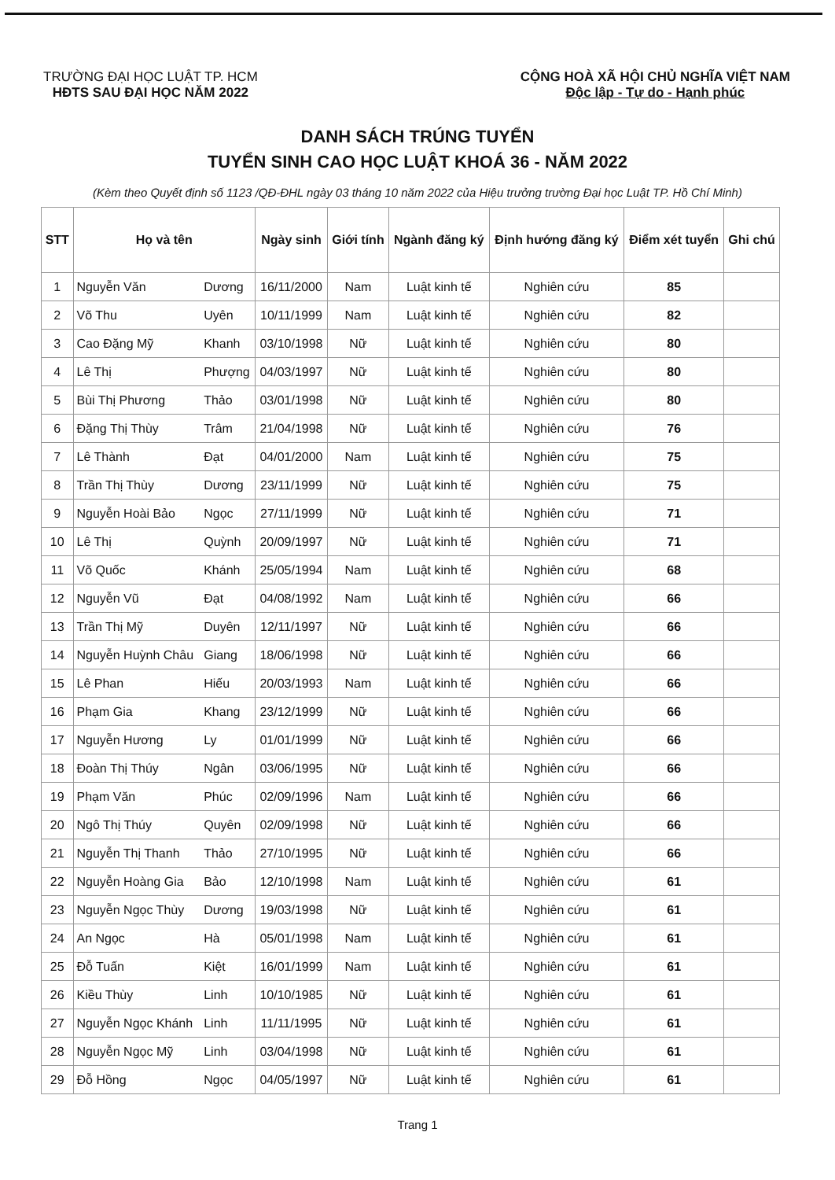TRƯỜNG ĐẠI HỌC LUẬT TP. HCM
HĐTS SAU ĐẠI HỌC NĂM 2022
CỘNG HOÀ XÃ HỘI CHỦ NGHĨA VIỆT NAM
Độc lập - Tự do - Hạnh phúc
DANH SÁCH TRÚNG TUYỂN
TUYỂN SINH CAO HỌC LUẬT KHOÁ 36 - NĂM 2022
(Kèm theo Quyết định số 1123 /QĐ-ĐHL ngày 03 tháng 10 năm 2022 của Hiệu trưởng trường Đại học Luật TP. Hồ Chí Minh)
| STT | Họ và tên | | Ngày sinh | Giới tính | Ngành đăng ký | Định hướng đăng ký | Điểm xét tuyển | Ghi chú |
| --- | --- | --- | --- | --- | --- | --- | --- | --- |
| 1 | Nguyễn Văn | Dương | 16/11/2000 | Nam | Luật kinh tế | Nghiên cứu | 85 | |
| 2 | Võ Thu | Uyên | 10/11/1999 | Nam | Luật kinh tế | Nghiên cứu | 82 | |
| 3 | Cao Đặng Mỹ | Khanh | 03/10/1998 | Nữ | Luật kinh tế | Nghiên cứu | 80 | |
| 4 | Lê Thị | Phượng | 04/03/1997 | Nữ | Luật kinh tế | Nghiên cứu | 80 | |
| 5 | Bùi Thị Phương | Thảo | 03/01/1998 | Nữ | Luật kinh tế | Nghiên cứu | 80 | |
| 6 | Đặng Thị Thùy | Trâm | 21/04/1998 | Nữ | Luật kinh tế | Nghiên cứu | 76 | |
| 7 | Lê Thành | Đạt | 04/01/2000 | Nam | Luật kinh tế | Nghiên cứu | 75 | |
| 8 | Trần Thị Thùy | Dương | 23/11/1999 | Nữ | Luật kinh tế | Nghiên cứu | 75 | |
| 9 | Nguyễn Hoài Bảo | Ngọc | 27/11/1999 | Nữ | Luật kinh tế | Nghiên cứu | 71 | |
| 10 | Lê Thị | Quỳnh | 20/09/1997 | Nữ | Luật kinh tế | Nghiên cứu | 71 | |
| 11 | Võ Quốc | Khánh | 25/05/1994 | Nam | Luật kinh tế | Nghiên cứu | 68 | |
| 12 | Nguyễn Vũ | Đạt | 04/08/1992 | Nam | Luật kinh tế | Nghiên cứu | 66 | |
| 13 | Trần Thị Mỹ | Duyên | 12/11/1997 | Nữ | Luật kinh tế | Nghiên cứu | 66 | |
| 14 | Nguyễn Huỳnh Châu | Giang | 18/06/1998 | Nữ | Luật kinh tế | Nghiên cứu | 66 | |
| 15 | Lê Phan | Hiếu | 20/03/1993 | Nam | Luật kinh tế | Nghiên cứu | 66 | |
| 16 | Phạm Gia | Khang | 23/12/1999 | Nữ | Luật kinh tế | Nghiên cứu | 66 | |
| 17 | Nguyễn Hương | Ly | 01/01/1999 | Nữ | Luật kinh tế | Nghiên cứu | 66 | |
| 18 | Đoàn Thị Thúy | Ngân | 03/06/1995 | Nữ | Luật kinh tế | Nghiên cứu | 66 | |
| 19 | Phạm Văn | Phúc | 02/09/1996 | Nam | Luật kinh tế | Nghiên cứu | 66 | |
| 20 | Ngô Thị Thúy | Quyên | 02/09/1998 | Nữ | Luật kinh tế | Nghiên cứu | 66 | |
| 21 | Nguyễn Thị Thanh | Thảo | 27/10/1995 | Nữ | Luật kinh tế | Nghiên cứu | 66 | |
| 22 | Nguyễn Hoàng Gia | Bảo | 12/10/1998 | Nam | Luật kinh tế | Nghiên cứu | 61 | |
| 23 | Nguyễn Ngọc Thùy | Dương | 19/03/1998 | Nữ | Luật kinh tế | Nghiên cứu | 61 | |
| 24 | An Ngọc | Hà | 05/01/1998 | Nam | Luật kinh tế | Nghiên cứu | 61 | |
| 25 | Đỗ Tuấn | Kiệt | 16/01/1999 | Nam | Luật kinh tế | Nghiên cứu | 61 | |
| 26 | Kiều Thùy | Linh | 10/10/1985 | Nữ | Luật kinh tế | Nghiên cứu | 61 | |
| 27 | Nguyễn Ngọc Khánh | Linh | 11/11/1995 | Nữ | Luật kinh tế | Nghiên cứu | 61 | |
| 28 | Nguyễn Ngọc Mỹ | Linh | 03/04/1998 | Nữ | Luật kinh tế | Nghiên cứu | 61 | |
| 29 | Đỗ Hồng | Ngọc | 04/05/1997 | Nữ | Luật kinh tế | Nghiên cứu | 61 | |
Trang 1